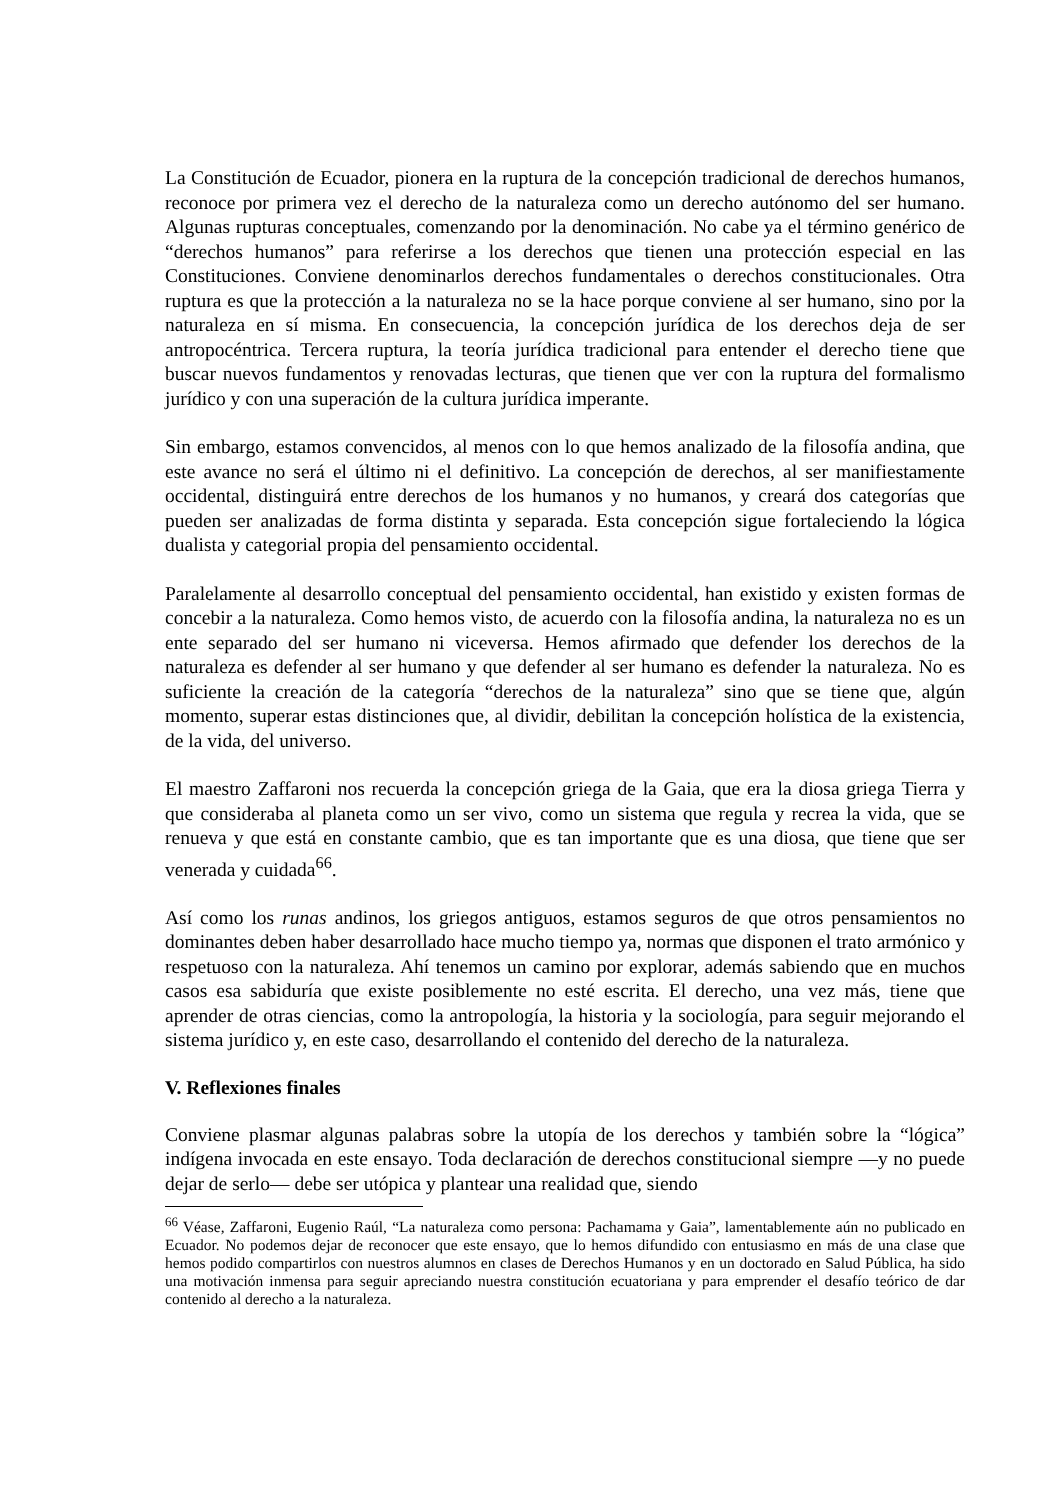La Constitución de Ecuador, pionera en la ruptura de la concepción tradicional de derechos humanos, reconoce por primera vez el derecho de la naturaleza como un derecho autónomo del ser humano. Algunas rupturas conceptuales, comenzando por la denominación. No cabe ya el término genérico de “derechos humanos” para referirse a los derechos que tienen una protección especial en las Constituciones. Conviene denominarlos derechos fundamentales o derechos constitucionales. Otra ruptura es que la protección a la naturaleza no se la hace porque conviene al ser humano, sino por la naturaleza en sí misma. En consecuencia, la concepción jurídica de los derechos deja de ser antropocéntrica. Tercera ruptura, la teoría jurídica tradicional para entender el derecho tiene que buscar nuevos fundamentos y renovadas lecturas, que tienen que ver con la ruptura del formalismo jurídico y con una superación de la cultura jurídica imperante.
Sin embargo, estamos convencidos, al menos con lo que hemos analizado de la filosofía andina, que este avance no será el último ni el definitivo. La concepción de derechos, al ser manifiestamente occidental, distinguirá entre derechos de los humanos y no humanos, y creará dos categorías que pueden ser analizadas de forma distinta y separada. Esta concepción sigue fortaleciendo la lógica dualista y categorial propia del pensamiento occidental.
Paralelamente al desarrollo conceptual del pensamiento occidental, han existido y existen formas de concebir a la naturaleza. Como hemos visto, de acuerdo con la filosofía andina, la naturaleza no es un ente separado del ser humano ni viceversa. Hemos afirmado que defender los derechos de la naturaleza es defender al ser humano y que defender al ser humano es defender la naturaleza. No es suficiente la creación de la categoría “derechos de la naturaleza” sino que se tiene que, algún momento, superar estas distinciones que, al dividir, debilitan la concepción holística de la existencia, de la vida, del universo.
El maestro Zaffaroni nos recuerda la concepción griega de la Gaia, que era la diosa griega Tierra y que consideraba al planeta como un ser vivo, como un sistema que regula y recrea la vida, que se renueva y que está en constante cambio, que es tan importante que es una diosa, que tiene que ser venerada y cuidada<sup>66</sup>.
Así como los runas andinos, los griegos antiguos, estamos seguros de que otros pensamientos no dominantes deben haber desarrollado hace mucho tiempo ya, normas que disponen el trato armónico y respetuoso con la naturaleza. Ahí tenemos un camino por explorar, además sabiendo que en muchos casos esa sabiduría que existe posiblemente no esté escrita. El derecho, una vez más, tiene que aprender de otras ciencias, como la antropología, la historia y la sociología, para seguir mejorando el sistema jurídico y, en este caso, desarrollando el contenido del derecho de la naturaleza.
V. Reflexiones finales
Conviene plasmar algunas palabras sobre la utopía de los derechos y también sobre la “lógica” indígena invocada en este ensayo. Toda declaración de derechos constitucional siempre —y no puede dejar de serlo— debe ser utópica y plantear una realidad que, siendo
<sup>66</sup> Véase, Zaffaroni, Eugenio Raúl, “La naturaleza como persona: Pachamama y Gaia”, lamentablemente aún no publicado en Ecuador. No podemos dejar de reconocer que este ensayo, que lo hemos difundido con entusiasmo en más de una clase que hemos podido compartirlos con nuestros alumnos en clases de Derechos Humanos y en un doctorado en Salud Pública, ha sido una motivación inmensa para seguir apreciando nuestra constitución ecuatoriana y para emprender el desafío teórico de dar contenido al derecho a la naturaleza.